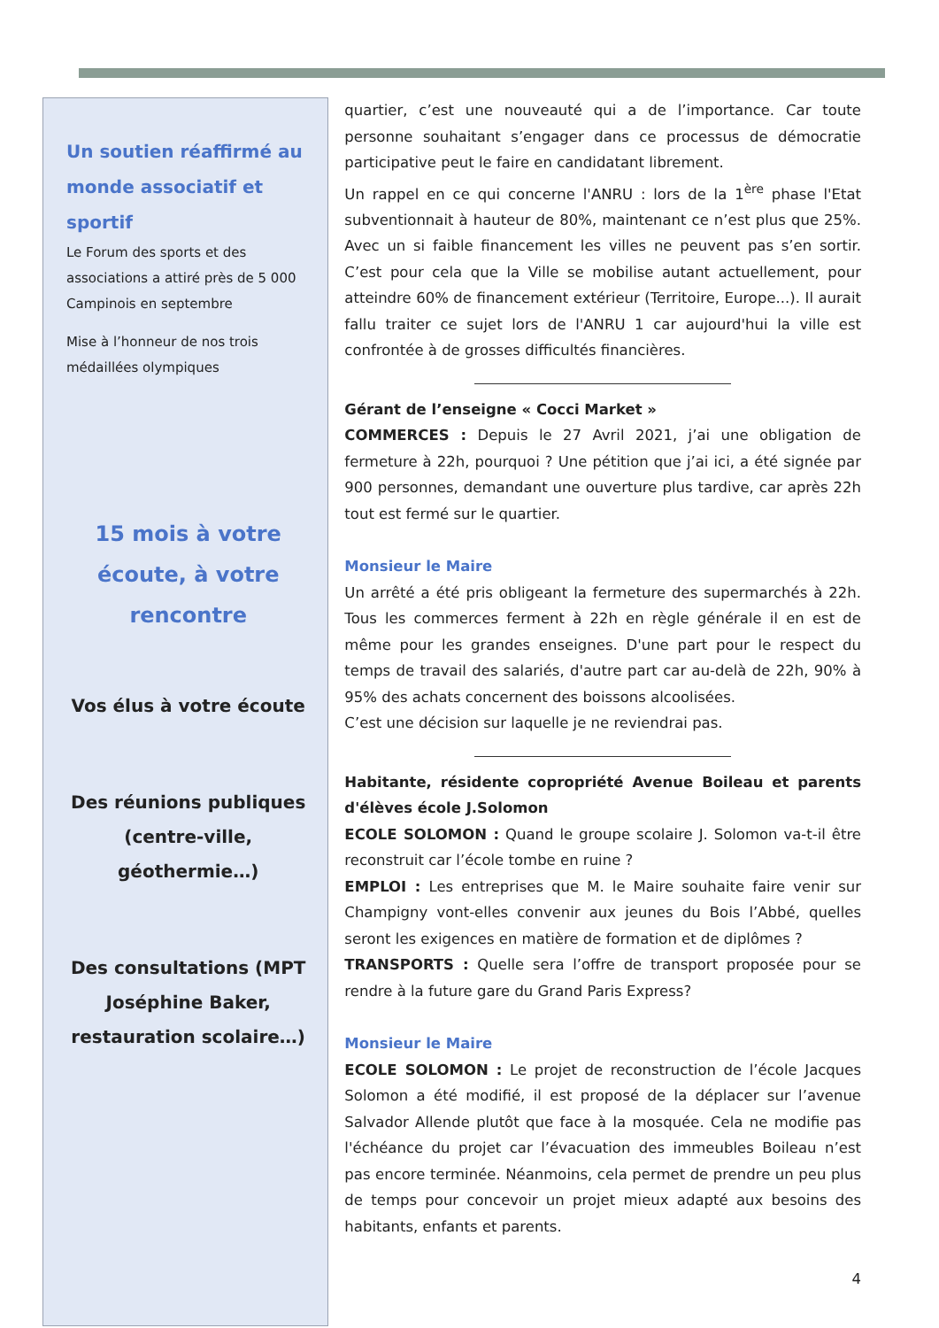Un soutien réaffirmé au monde associatif et sportif
Le Forum des sports et des associations a attiré près de 5 000 Campinois en septembre
Mise à l’honneur de nos trois médaillées olympiques
15 mois à votre écoute, à votre rencontre
Vos élus à votre écoute
Des réunions publiques (centre-ville, géothermie…)
Des consultations (MPT Joséphine Baker, restauration scolaire…)
quartier, c’est une nouveauté qui a de l’importance. Car toute personne souhaitant s’engager dans ce processus de démocratie participative peut le faire en candidatant librement.
Un rappel en ce qui concerne l'ANRU : lors de la 1<sup>ère</sup> phase l'Etat subventionnait à hauteur de 80%, maintenant ce n’est plus que 25%. Avec un si faible financement les villes ne peuvent pas s’en sortir. C’est pour cela que la Ville se mobilise autant actuellement, pour atteindre 60% de financement extérieur (Territoire, Europe...). Il aurait fallu traiter ce sujet lors de l'ANRU 1 car aujourd'hui la ville est confrontée à de grosses difficultés financières.
Gérant de l’enseigne « Cocci Market »
COMMERCES : Depuis le 27 Avril 2021, j’ai une obligation de fermeture à 22h, pourquoi ? Une pétition que j’ai ici, a été signée par 900 personnes, demandant une ouverture plus tardive, car après 22h tout est fermé sur le quartier.
Monsieur le Maire
Un arrêté a été pris obligeant la fermeture des supermarchés à 22h. Tous les commerces ferment à 22h en règle générale il en est de même pour les grandes enseignes. D'une part pour le respect du temps de travail des salariés, d'autre part car au-delà de 22h, 90% à 95% des achats concernent des boissons alcoolisées.
C’est une décision sur laquelle je ne reviendrai pas.
Habitante, résidente copropriété Avenue Boileau et parents d'élèves école J.Solomon
ECOLE SOLOMON : Quand le groupe scolaire J. Solomon va-t-il être reconstruit car l’école tombe en ruine ?
EMPLOI : Les entreprises que M. le Maire souhaite faire venir sur Champigny vont-elles convenir aux jeunes du Bois l’Abbé, quelles seront les exigences en matière de formation et de diplômes ?
TRANSPORTS : Quelle sera l’offre de transport proposée pour se rendre à la future gare du Grand Paris Express?
Monsieur le Maire
ECOLE SOLOMON : Le projet de reconstruction de l’école Jacques Solomon a été modifié, il est proposé de la déplacer sur l’avenue Salvador Allende plutôt que face à la mosquée. Cela ne modifie pas l'échéance du projet car l’évacuation des immeubles Boileau n’est pas encore terminée. Néanmoins, cela permet de prendre un peu plus de temps pour concevoir un projet mieux adapté aux besoins des habitants, enfants et parents.
4